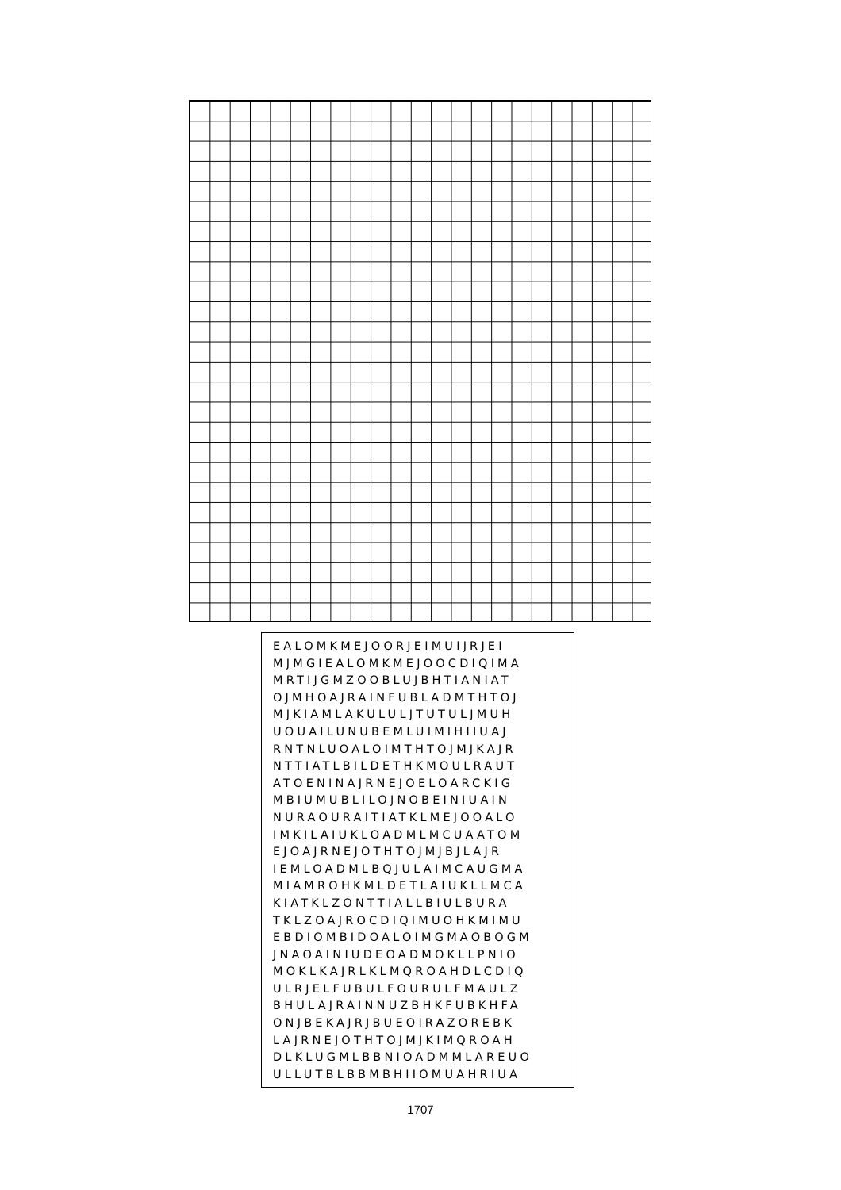EALOMKMEJOORJEIMUIJRJEI
MJMGIEALOMKMEJOOCDIQIMA
MRTIJGMZOOBLUJBHTIANIAT
OJMHOAJRAINFUBLADMTHTOJ
MJKIAMLAKULULJTUTULJMUH
UOUAILUNUBEMLUIMIHIIUAJ
RNTNLUOALOIMTHTOJMJKAJR
NTTIATLBILDETHKMOULRAUT
ATOENINAJRNEJOELOARCKIG
MBIUMUBLILOJNOBEINIUAIN
NURAOURAITIATKLMEJOOALO
IMKILAIUKLOADMLMCUAATOM
EJOAJRNEJOTHTOJMJBJLAJR
IEMLOADMLBQJULAIMCAUGMA
MIAMROHKMLDETLAIUKLLMCA
KIATKLZONTTIALLBIULBURA
TKLZOAJROCDIQIMUOHKMIMU
EBDIOMBIDOALOIMGMAOBOGM
JNAOAINIUDEOADMOKLLPNIO
MOKLKAJRLKLMQROAHDLCDIQ
ULRJELFUBULFOURULFMAULZ
BHULAJRAINNUZBHKFUBKHFA
ONJBEKAJRJBUEOIRAZOREBK
LAJRNEJOTHTOJMJKIMQROAH
DLKLUGMLBBNIOADMMLAREUO
ULLUTBLBBMBHIIOMUAHRIUA
1707